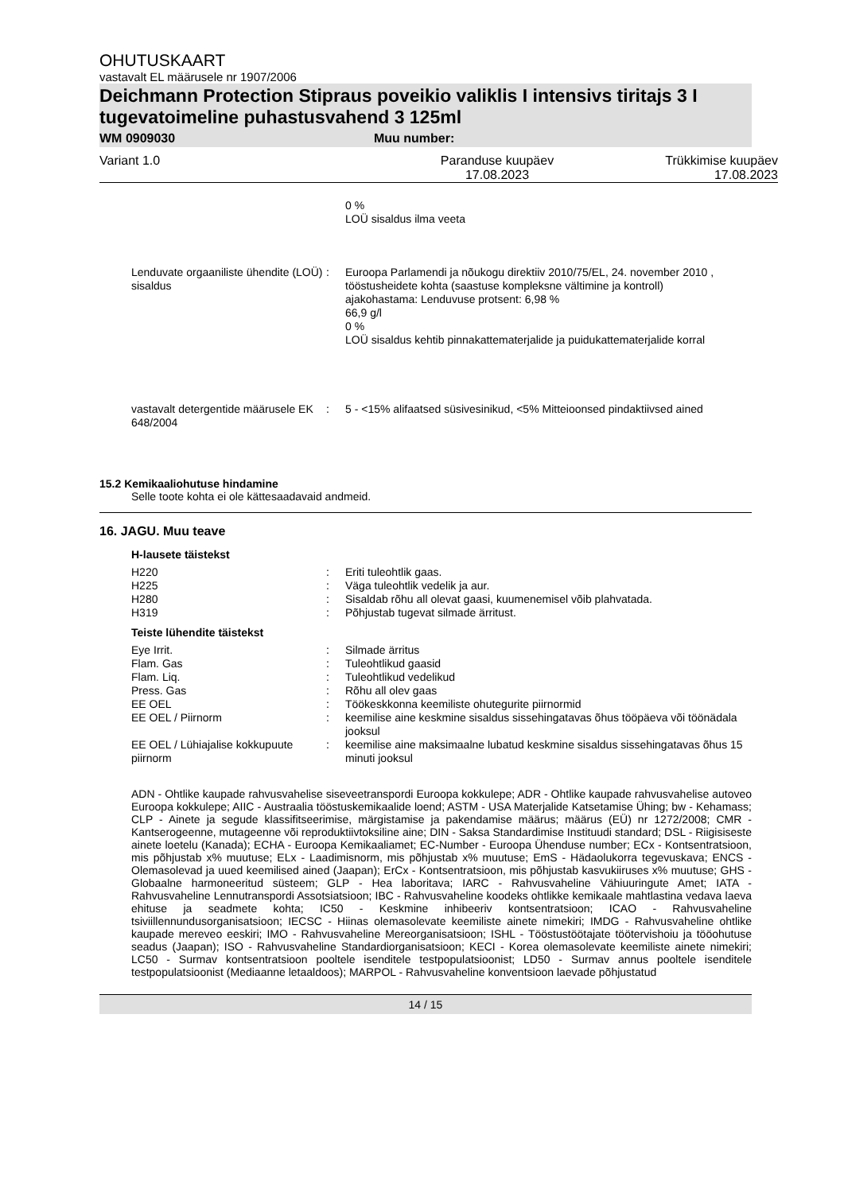OHUTUSKAART
vastavalt EL määrusele nr 1907/2006
Deichmann Protection Stipraus poveikio valiklis I intensivs tiritajs 3 I tugevatoimeline puhastusvahend 3 125ml
WM 0909030 Muu number:
Variant 1.0 Paranduse kuupäev
17.08.2023 Trükkimise kuupäev
17.08.2023
| | | 0 % LOÜ sisaldus ilma veeta |
| Lenduvate orgaaniliste ühendite (LOÜ) sisaldus | : | Euroopa Parlamendi ja nõukogu direktiiv 2010/75/EL, 24. november 2010 , tööstusheidete kohta (saastuse kompleksne vältimine ja kontroll) ajakohastama: Lenduvuse protsent: 6,98 % 66,9 g/l 0 % LOÜ sisaldus kehtib pinnakattematerjalide ja puidukattematerjalide korral |
| vastavalt detergentide määrusele EK 648/2004 | : | 5 - <15% alifaatsed süsivesinikud, <5% Mitteioonsed pindaktiivsed ained |
15.2 Kemikaaliohutuse hindamine
Selle toote kohta ei ole kättesaadavaid andmeid.
16. JAGU. Muu teave
H-lausete täistekst
| H220 | : | Eriti tuleohtlik gaas. |
| H225 | : | Väga tuleohtlik vedelik ja aur. |
| H280 | : | Sisaldab rõhu all olevat gaasi, kuumenemisel võib plahvatada. |
| H319 | : | Põhjustab tugevat silmade ärritust. |
Teiste lühendite täistekst
| Eye Irrit. | : | Silmade ärritus |
| Flam. Gas | : | Tuleohtlikud gaasid |
| Flam. Liq. | : | Tuleohtlikud vedelikud |
| Press. Gas | : | Rõhu all olev gaas |
| EE OEL | : | Töökeskkonna keemiliste ohutegurite piirnormid |
| EE OEL / Piirnorm | : | keemilise aine keskmine sisaldus sissehingatavas õhus tööpäeva või töönädala jooksul |
| EE OEL / Lühiajalise kokkupuute piirnorm | : | keemilise aine maksimaalne lubatud keskmine sisaldus sissehingatavas õhus 15 minuti jooksul |
ADN - Ohtlike kaupade rahvusvahelise siseveetranspordi Euroopa kokkulepe; ADR - Ohtlike kaupade rahvusvahelise autoveo Euroopa kokkulepe; AIIC - Austraalia tööstuskemikaalide loend; ASTM - USA Materjalide Katsetamise Ühing; bw - Kehamass; CLP - Ainete ja segude klassifitseerimise, märgistamise ja pakendamise määrus; määrus (EÜ) nr 1272/2008; CMR - Kantserogeenne, mutageenne või reproduktiivtoksiline aine; DIN - Saksa Standardimise Instituudi standard; DSL - Riigisiseste ainete loetelu (Kanada); ECHA - Euroopa Kemikaaliamet; EC-Number - Euroopa Ühenduse number; ECx - Kontsentratsioon, mis põhjustab x% muutuse; ELx - Laadimisnorm, mis põhjustab x% muutuse; EmS - Hädaolukorra tegevuskava; ENCS - Olemasolevad ja uued keemilised ained (Jaapan); ErCx - Kontsentratsioon, mis põhjustab kasvukiiruses x% muutuse; GHS - Globaalne harmoneeritud süsteem; GLP - Hea laboritava; IARC - Rahvusvaheline Vähiuuringute Amet; IATA - Rahvusvaheline Lennutranspordi Assotsiatsioon; IBC - Rahvusvaheline koodeks ohtlikke kemikaale mahtlastina vedava laeva ehituse ja seadmete kohta; IC50 - Keskmine inhibeeriv kontsentratsioon; ICAO - Rahvusvaheline tsiviillennundusorganisatsioon; IECSC - Hiinas olemasolevate keemiliste ainete nimekiri; IMDG - Rahvusvaheline ohtlike kaupade mereveo eeskiri; IMO - Rahvusvaheline Mereorganisatsioon; ISHL - Tööstustöötajate töötervishoiu ja tööohutuse seadus (Jaapan); ISO - Rahvusvaheline Standardiorganisatsioon; KECI - Korea olemasolevate keemiliste ainete nimekiri; LC50 - Surmav kontsentratsioon pooltele isenditele testpopulatsioonist; LD50 - Surmav annus pooltele isenditele testpopulatsioonist (Mediaanne letaaldoos); MARPOL - Rahvusvaheline konventsioon laevade põhjustatud
14 / 15